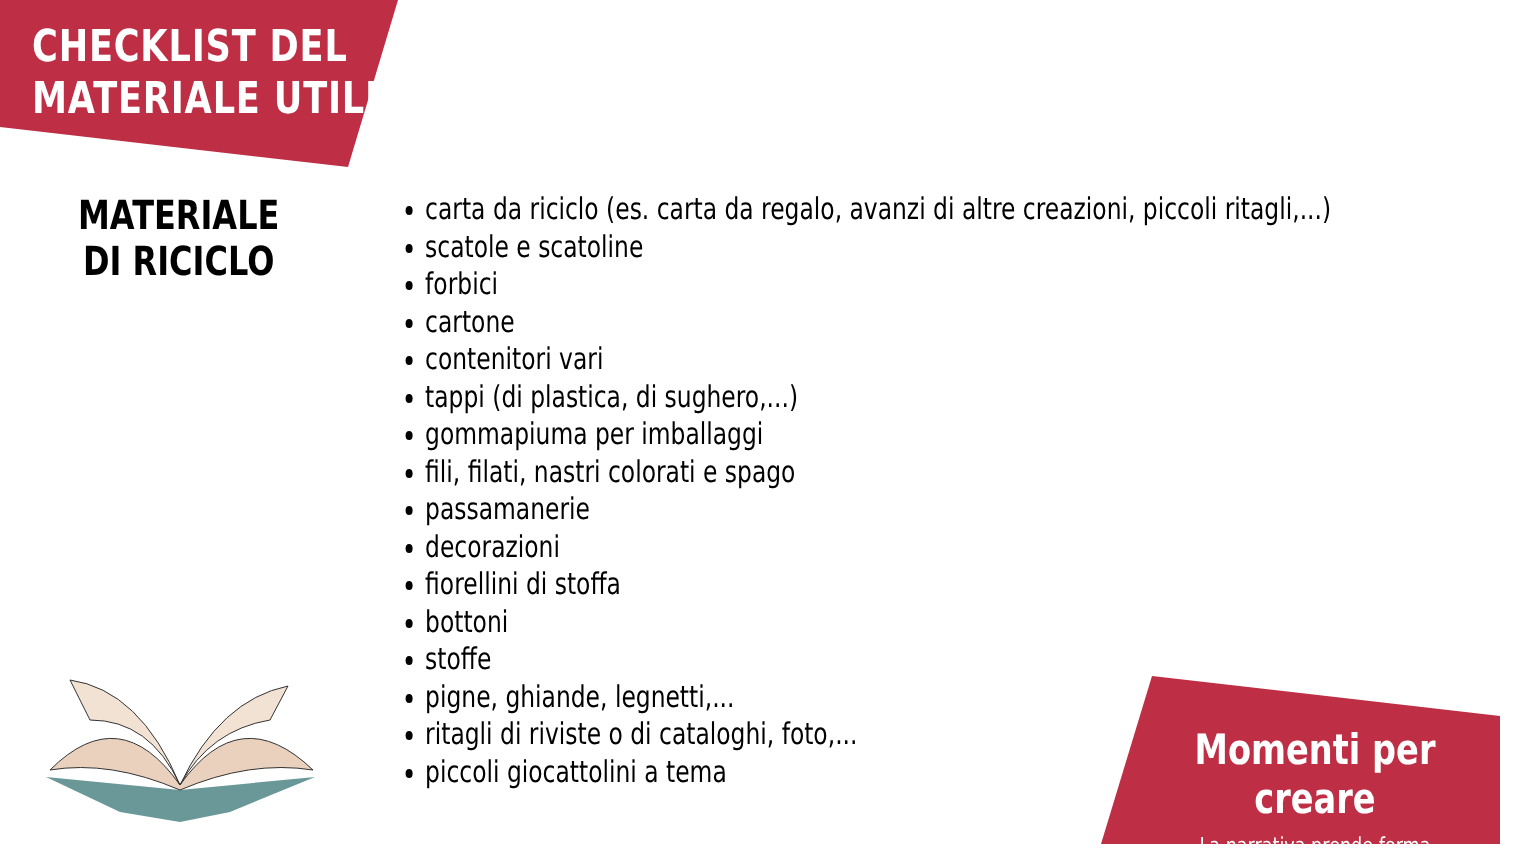CHECKLIST DEL
MATERIALE UTILE
MATERIALE
DI RICICLO
carta da riciclo (es. carta da regalo, avanzi di altre creazioni, piccoli ritagli,...)
scatole e scatoline
forbici
cartone
contenitori vari
tappi (di plastica, di sughero,...)
gommapiuma per imballaggi
fili, filati, nastri colorati e spago
passamanerie
decorazioni
fiorellini di stoffa
bottoni
stoffe
pigne, ghiande, legnetti,...
ritagli di riviste o di cataloghi, foto,...
piccoli giocattolini a tema
Momenti per creare
La narrativa prende forma